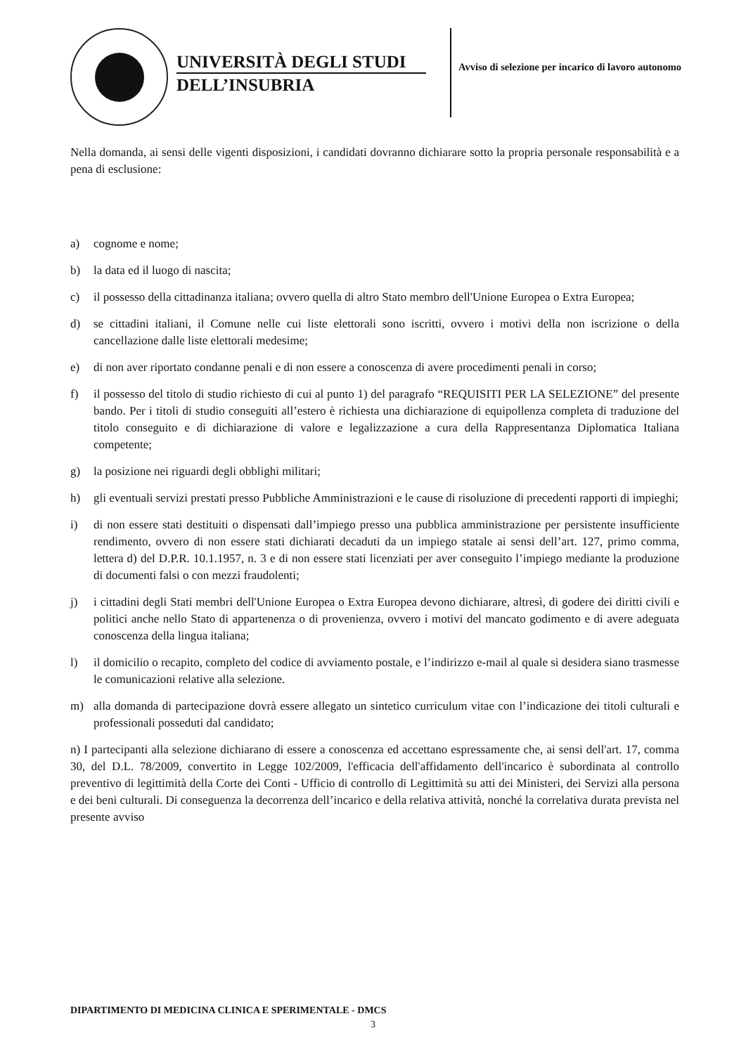UNIVERSITÀ DEGLI STUDI
DELL’INSUBRIA
Avviso di selezione per incarico di lavoro autonomo
Nella domanda, ai sensi delle vigenti disposizioni, i candidati dovranno dichiarare sotto la propria personale responsabilità e a pena di esclusione:
a) cognome e nome;
b) la data ed il luogo di nascita;
c) il possesso della cittadinanza italiana; ovvero quella di altro Stato membro dell'Unione Europea o Extra Europea;
d) se cittadini italiani, il Comune nelle cui liste elettorali sono iscritti, ovvero i motivi della non iscrizione o della cancellazione dalle liste elettorali medesime;
e) di non aver riportato condanne penali e di non essere a conoscenza di avere procedimenti penali in corso;
f) il possesso del titolo di studio richiesto di cui al punto 1) del paragrafo “REQUISITI PER LA SELEZIONE” del presente bando. Per i titoli di studio conseguiti all’estero è richiesta una dichiarazione di equipollenza completa di traduzione del titolo conseguito e di dichiarazione di valore e legalizzazione a cura della Rappresentanza Diplomatica Italiana competente;
g) la posizione nei riguardi degli obblighi militari;
h) gli eventuali servizi prestati presso Pubbliche Amministrazioni e le cause di risoluzione di precedenti rapporti di impieghi;
i) di non essere stati destituiti o dispensati dall’impiego presso una pubblica amministrazione per persistente insufficiente rendimento, ovvero di non essere stati dichiarati decaduti da un impiego statale ai sensi dell’art. 127, primo comma, lettera d) del D.P.R. 10.1.1957, n. 3 e di non essere stati licenziati per aver conseguito l’impiego mediante la produzione di documenti falsi o con mezzi fraudolenti;
j) i cittadini degli Stati membri dell'Unione Europea o Extra Europea devono dichiarare, altresì, di godere dei diritti civili e politici anche nello Stato di appartenenza o di provenienza, ovvero i motivi del mancato godimento e di avere adeguata conoscenza della lingua italiana;
l) il domicilio o recapito, completo del codice di avviamento postale, e l’indirizzo e-mail al quale si desidera siano trasmesse le comunicazioni relative alla selezione.
m) alla domanda di partecipazione dovrà essere allegato un sintetico curriculum vitae con l’indicazione dei titoli culturali e professionali posseduti dal candidato;
n) I partecipanti alla selezione dichiarano di essere a conoscenza ed accettano espressamente che, ai sensi dell'art. 17, comma 30, del D.L. 78/2009, convertito in Legge 102/2009, l'efficacia dell'affidamento dell'incarico è subordinata al controllo preventivo di legittimità della Corte dei Conti - Ufficio di controllo di Legittimità su atti dei Ministeri, dei Servizi alla persona e dei beni culturali. Di conseguenza la decorrenza dell’incarico e della relativa attività, nonché la correlativa durata prevista nel presente avviso
DIPARTIMENTO DI MEDICINA CLINICA E SPERIMENTALE - DMCS
3